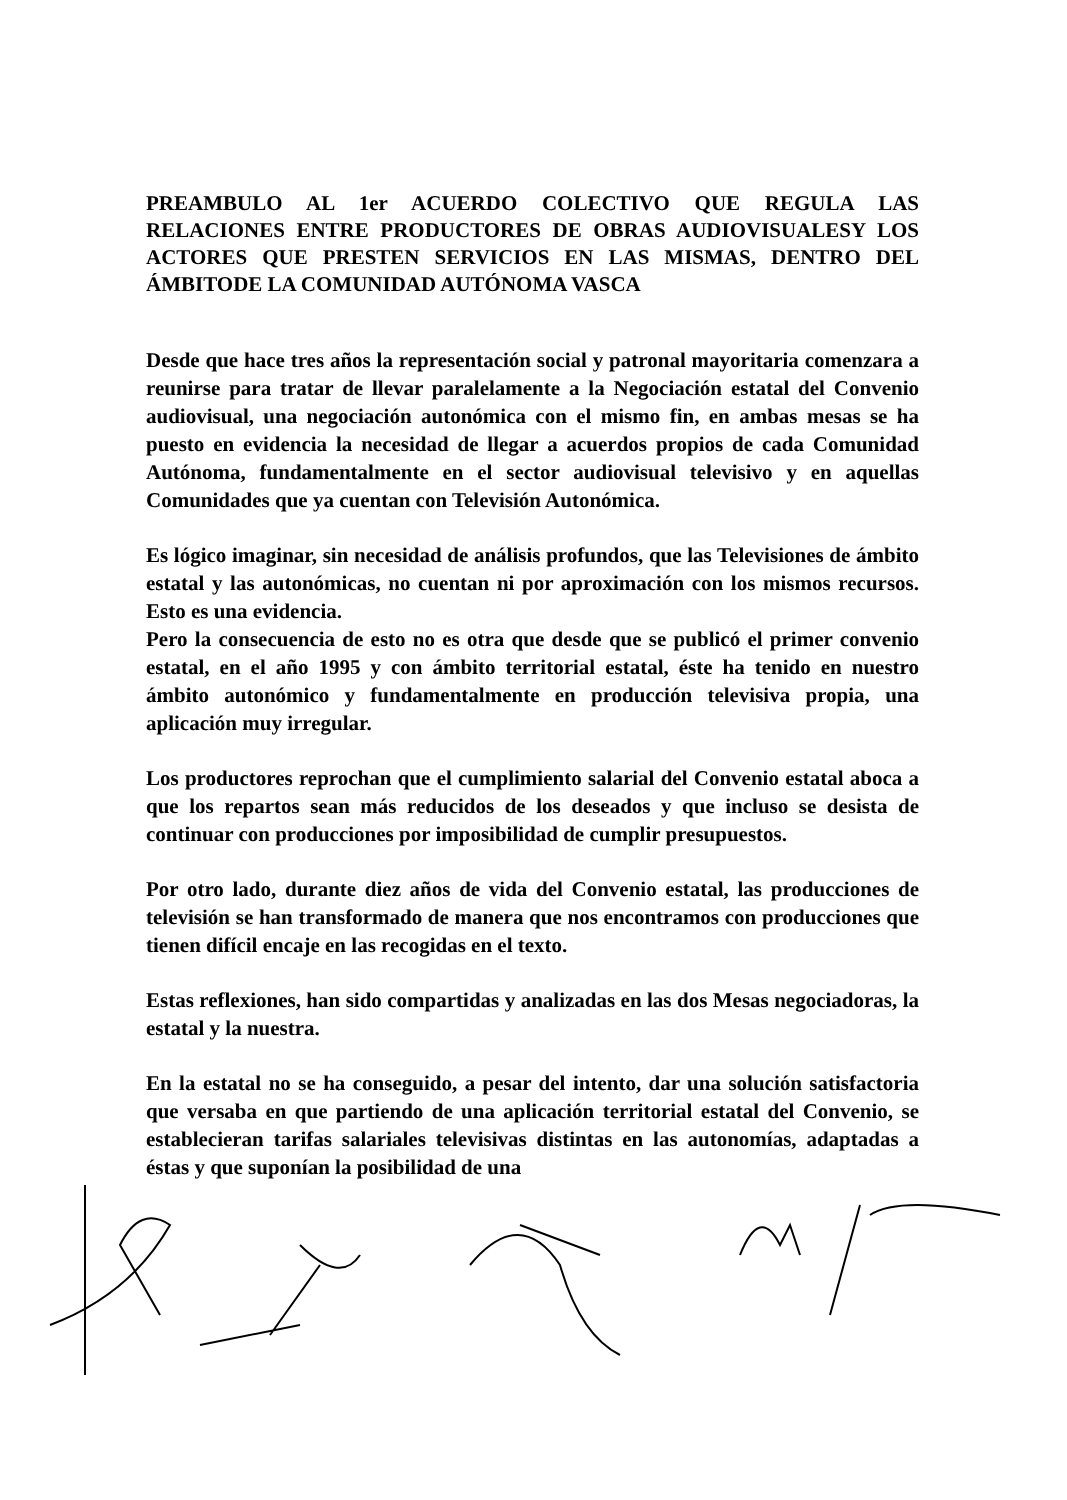PREAMBULO AL 1er ACUERDO COLECTIVO QUE REGULA LAS RELACIONES ENTRE PRODUCTORES DE OBRAS AUDIOVISUALESY LOS ACTORES QUE PRESTEN SERVICIOS EN LAS MISMAS, DENTRO DEL ÁMBITODE LA COMUNIDAD AUTÓNOMA VASCA
Desde que hace tres años la representación social y patronal mayoritaria comenzara a reunirse para tratar de llevar paralelamente a la Negociación estatal del Convenio audiovisual, una negociación autonómica con el mismo fin, en ambas mesas se ha puesto en evidencia la necesidad de llegar a acuerdos propios de cada Comunidad Autónoma, fundamentalmente en el sector audiovisual televisivo y en aquellas Comunidades que ya cuentan con Televisión Autonómica.
Es lógico imaginar, sin necesidad de análisis profundos, que las Televisiones de ámbito estatal y las autonómicas, no cuentan ni por aproximación con los mismos recursos. Esto es una evidencia.
Pero la consecuencia de esto no es otra que desde que se publicó el primer convenio estatal, en el año 1995 y con ámbito territorial estatal, éste ha tenido en nuestro ámbito autonómico y fundamentalmente en producción televisiva propia, una aplicación muy irregular.
Los productores reprochan que el cumplimiento salarial del Convenio estatal aboca a que los repartos sean más reducidos de los deseados y que incluso se desista de continuar con producciones por imposibilidad de cumplir presupuestos.
Por otro lado, durante diez años de vida del Convenio estatal, las producciones de televisión se han transformado de manera que nos encontramos con producciones que tienen difícil encaje en las recogidas en el texto.
Estas reflexiones, han sido compartidas y analizadas en las dos Mesas negociadoras, la estatal y la nuestra.
En la estatal no se ha conseguido, a pesar del intento, dar una solución satisfactoria que versaba en que partiendo de una aplicación territorial estatal del Convenio, se establecieran tarifas salariales televisivas distintas en las autonomías, adaptadas a éstas y que suponían la posibilidad de una